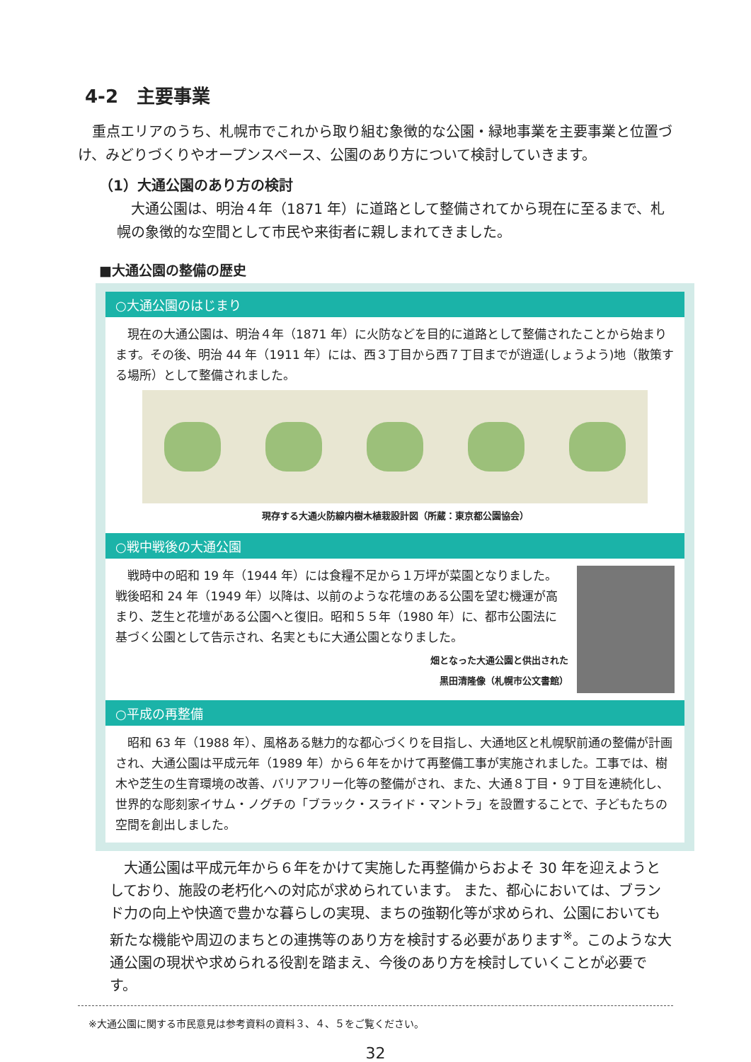4-2　主要事業
重点エリアのうち、札幌市でこれから取り組む象徴的な公園・緑地事業を主要事業と位置づけ、みどりづくりやオープンスペース、公園のあり方について検討していきます。
（1）大通公園のあり方の検討
大通公園は、明治４年（1871 年）に道路として整備されてから現在に至るまで、札幌の象徴的な空間として市民や来街者に親しまれてきました。
■大通公園の整備の歴史
○大通公園のはじまり
現在の大通公園は、明治４年（1871 年）に火防などを目的に道路として整備されたことから始まります。その後、明治 44 年（1911 年）には、西３丁目から西７丁目までが逍遥(しょうよう)地（散策する場所）として整備されました。
現存する大通火防線内樹木植栽設計図（所蔵：東京都公園協会）
○戦中戦後の大通公園
戦時中の昭和 19 年（1944 年）には食糧不足から１万坪が菜園となりました。戦後昭和 24 年（1949 年）以降は、以前のような花壇のある公園を望む機運が高まり、芝生と花壇がある公園へと復旧。昭和５５年（1980 年）に、都市公園法に基づく公園として告示され、名実ともに大通公園となりました。
畑となった大通公園と供出された
黒田清隆像（札幌市公文書館）
○平成の再整備
昭和 63 年（1988 年）、風格ある魅力的な都心づくりを目指し、大通地区と札幌駅前通の整備が計画され、大通公園は平成元年（1989 年）から６年をかけて再整備工事が実施されました。工事では、樹木や芝生の生育環境の改善、バリアフリー化等の整備がされ、また、大通８丁目・９丁目を連続化し、世界的な彫刻家イサム・ノグチの「ブラック・スライド・マントラ」を設置することで、子どもたちの空間を創出しました。
大通公園は平成元年から６年をかけて実施した再整備からおよそ 30 年を迎えようとしており、施設の老朽化への対応が求められています。 また、都心においては、ブランド力の向上や快適で豊かな暮らしの実現、まちの強靭化等が求められ、公園においても新たな機能や周辺のまちとの連携等のあり方を検討する必要があります<sup>※</sup>。このような大通公園の現状や求められる役割を踏まえ、今後のあり方を検討していくことが必要です。
※大通公園に関する市民意見は参考資料の資料３、４、５をご覧ください。
32